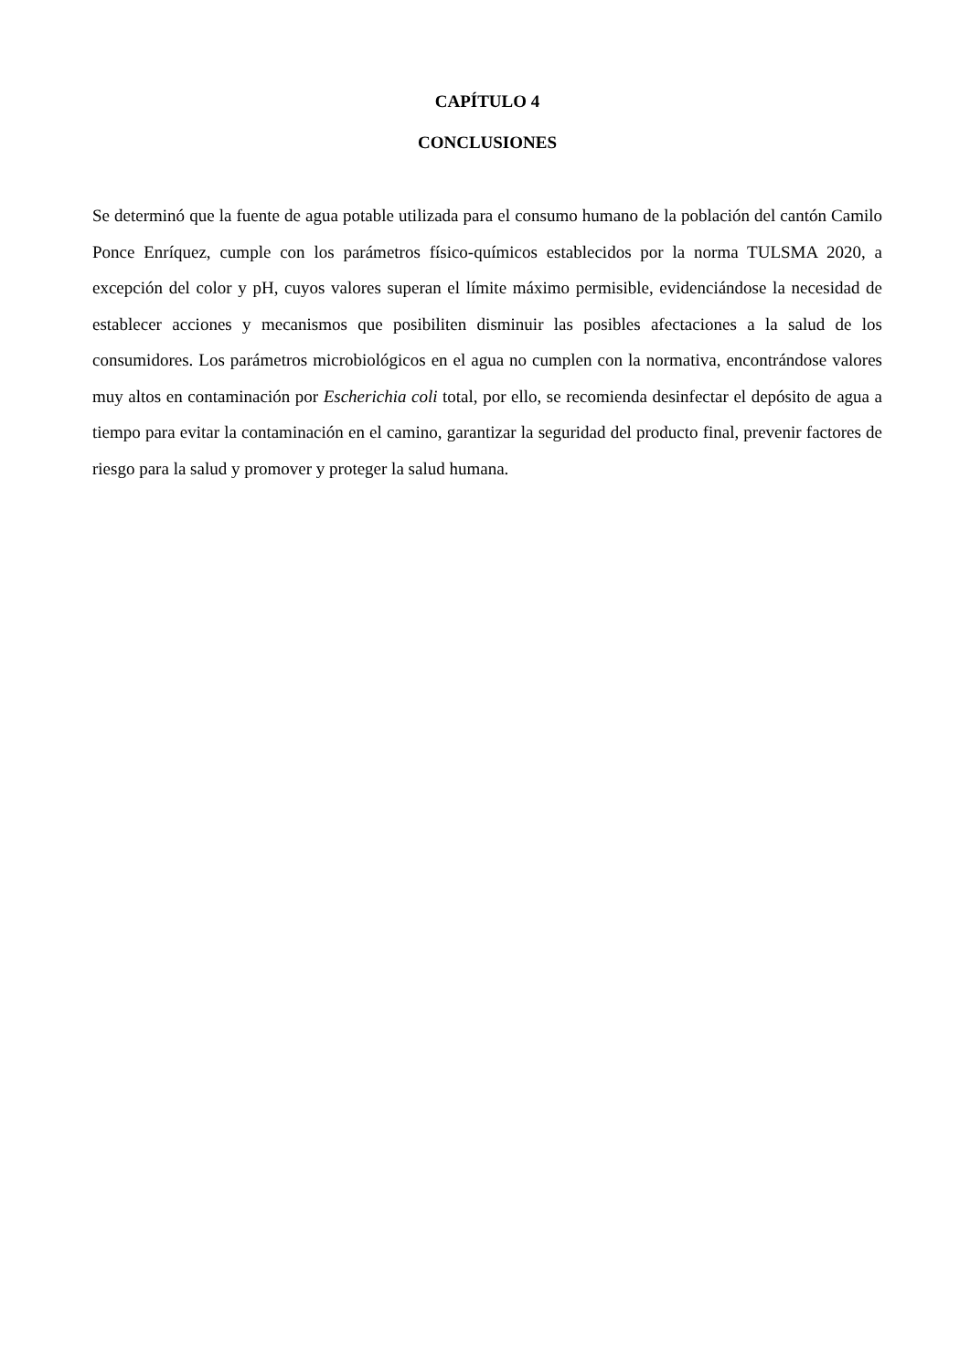CAPÍTULO 4
CONCLUSIONES
Se determinó que la fuente de agua potable utilizada para el consumo humano de la población del cantón Camilo Ponce Enríquez, cumple con los parámetros físico-químicos establecidos por la norma TULSMA 2020, a excepción del color y pH, cuyos valores superan el límite máximo permisible, evidenciándose la necesidad de establecer acciones y mecanismos que posibiliten disminuir las posibles afectaciones a la salud de los consumidores. Los parámetros microbiológicos en el agua no cumplen con la normativa, encontrándose valores muy altos en contaminación por Escherichia coli total, por ello, se recomienda desinfectar el depósito de agua a tiempo para evitar la contaminación en el camino, garantizar la seguridad del producto final, prevenir factores de riesgo para la salud y promover y proteger la salud humana.